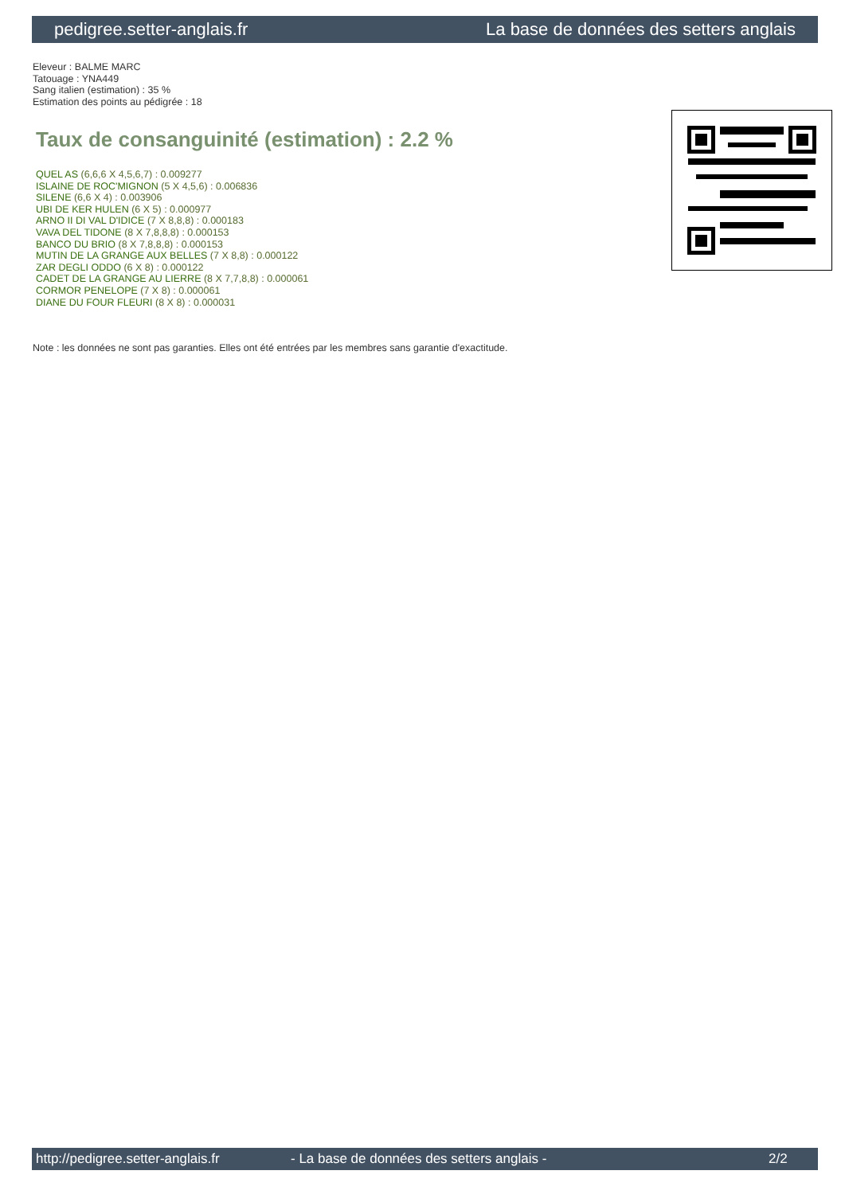pedigree.setter-anglais.fr La base de données des setters anglais
Eleveur : BALME MARC
Tatouage : YNA449
Sang italien (estimation) : 35 %
Estimation des points au pédigrée : 18
Taux de consanguinité (estimation) : 2.2 %
QUEL AS (6,6,6 X 4,5,6,7) : 0.009277
ISLAINE DE ROC'MIGNON (5 X 4,5,6) : 0.006836
SILENE (6,6 X 4) : 0.003906
UBI DE KER HULEN (6 X 5) : 0.000977
ARNO II DI VAL D'IDICE (7 X 8,8,8) : 0.000183
VAVA DEL TIDONE (8 X 7,8,8,8) : 0.000153
BANCO DU BRIO (8 X 7,8,8,8) : 0.000153
MUTIN DE LA GRANGE AUX BELLES (7 X 8,8) : 0.000122
ZAR DEGLI ODDO (6 X 8) : 0.000122
CADET DE LA GRANGE AU LIERRE (8 X 7,7,8,8) : 0.000061
CORMOR PENELOPE (7 X 8) : 0.000061
DIANE DU FOUR FLEURI (8 X 8) : 0.000031
Note : les données ne sont pas garanties. Elles ont été entrées par les membres sans garantie d'exactitude.
http://pedigree.setter-anglais.fr - La base de données des setters anglais - 2/2